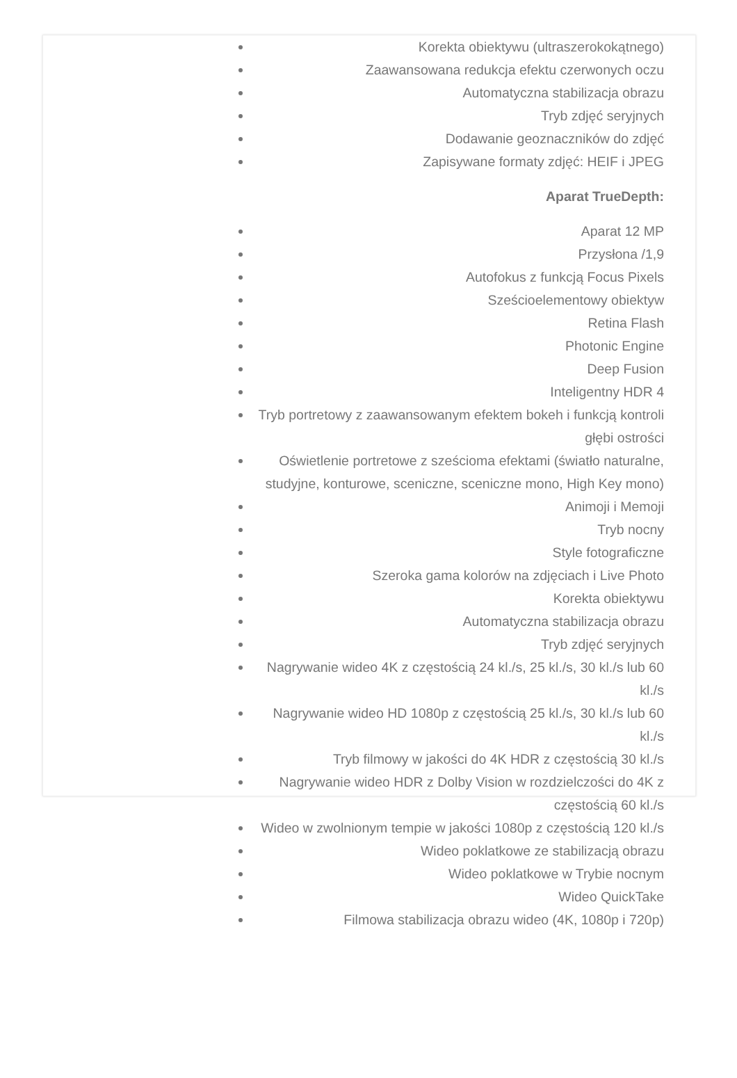Korekta obiektywu (ultraszerokokątnego)
Zaawansowana redukcja efektu czerwonych oczu
Automatyczna stabilizacja obrazu
Tryb zdjęć seryjnych
Dodawanie geoznaczników do zdjęć
Zapisywane formaty zdjęć: HEIF i JPEG
Aparat TrueDepth:
Aparat 12 MP
Przysłona /1,9
Autofokus z funkcją Focus Pixels
Sześcioelementowy obiektyw
Retina Flash
Photonic Engine
Deep Fusion
Inteligentny HDR 4
Tryb portretowy z zaawansowanym efektem bokeh i funkcją kontroli głębi ostrości
Oświetlenie portretowe z sześcioma efektami (światło naturalne, studyjne, konturowe, sceniczne, sceniczne mono, High Key mono)
Animoji i Memoji
Tryb nocny
Style fotograficzne
Szeroka gama kolorów na zdjęciach i Live Photo
Korekta obiektywu
Automatyczna stabilizacja obrazu
Tryb zdjęć seryjnych
Nagrywanie wideo 4K z częstością 24 kl./s, 25 kl./s, 30 kl./s lub 60 kl./s
Nagrywanie wideo HD 1080p z częstością 25 kl./s, 30 kl./s lub 60 kl./s
Tryb filmowy w jakości do 4K HDR z częstością 30 kl./s
Nagrywanie wideo HDR z Dolby Vision w rozdzielczości do 4K z częstością 60 kl./s
Wideo w zwolnionym tempie w jakości 1080p z częstością 120 kl./s
Wideo poklatkowe ze stabilizacją obrazu
Wideo poklatkowe w Trybie nocnym
Wideo QuickTake
Filmowa stabilizacja obrazu wideo (4K, 1080p i 720p)